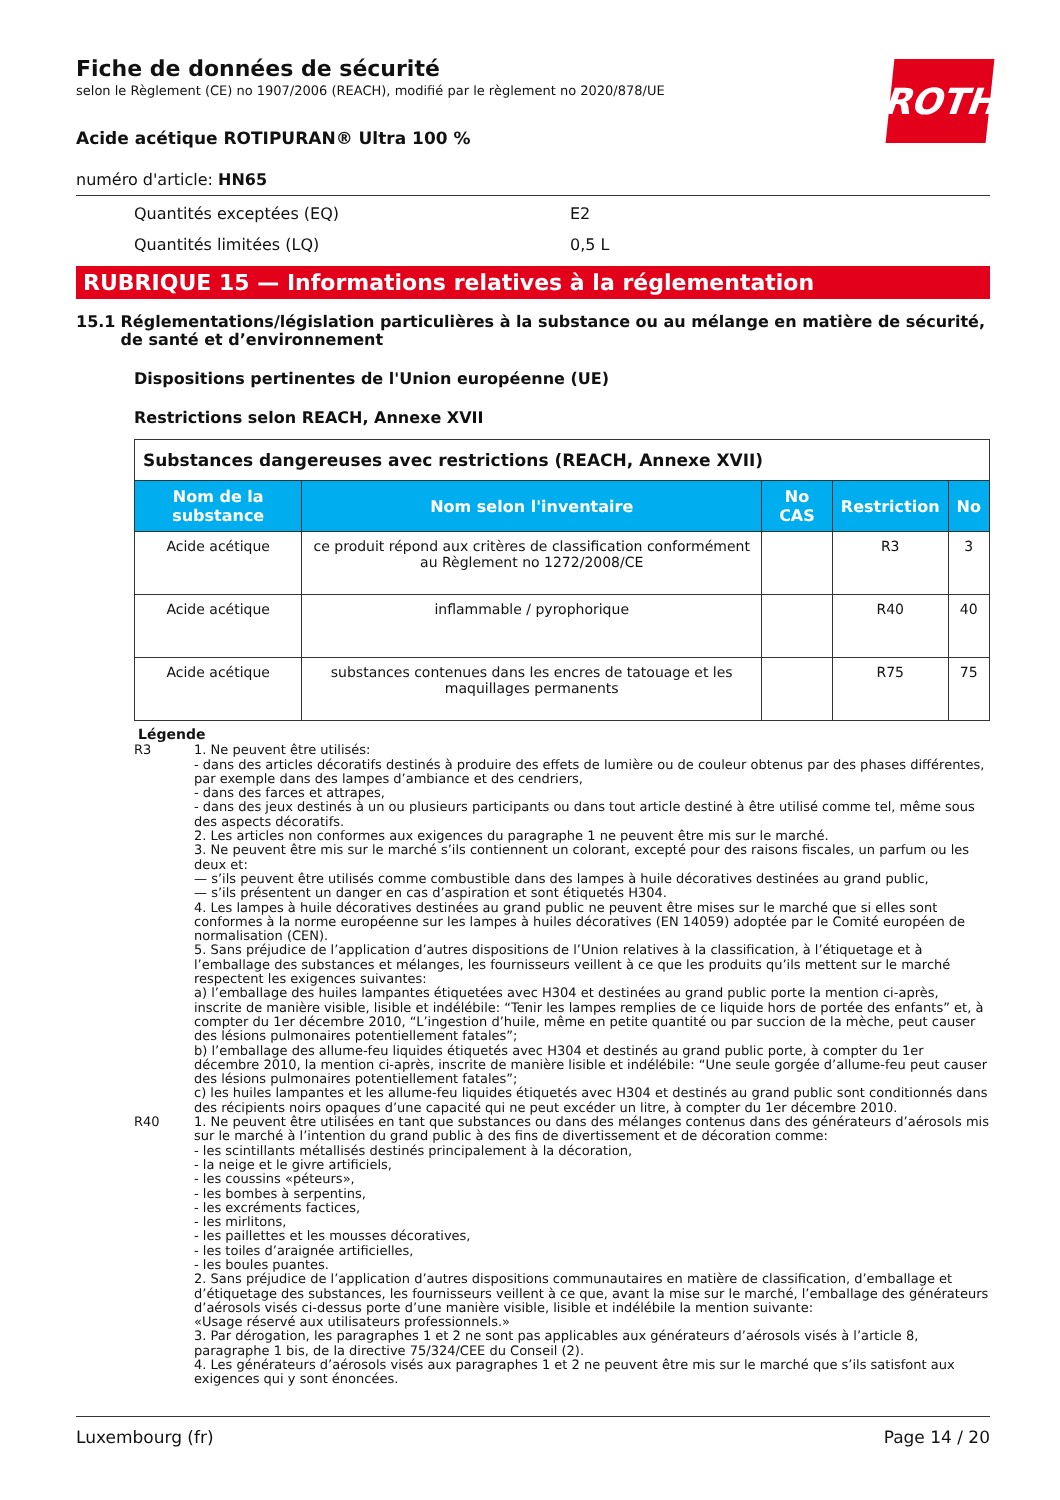ROTH
Fiche de données de sécurité
selon le Règlement (CE) no 1907/2006 (REACH), modifié par le règlement no 2020/878/UE
Acide acétique ROTIPURAN® Ultra 100 %
numéro d'article: HN65
Quantités exceptées (EQ) E2
Quantités limitées (LQ) 0,5 L
RUBRIQUE 15 — Informations relatives à la réglementation
15.1 Réglementations/législation particulières à la substance ou au mélange en matière de sécurité, de santé et d’environnement
Dispositions pertinentes de l'Union européenne (UE)
Restrictions selon REACH, Annexe XVII
| Substances dangereuses avec restrictions (REACH, Annexe XVII) | | | | |
| --- | --- | --- | --- | --- |
| Nom de la substance | Nom selon l'inventaire | No CAS | Restriction | No |
| Acide acétique | ce produit répond aux critères de classification conformément au Règlement no 1272/2008/CE | | R3 | 3 |
| Acide acétique | inflammable / pyrophorique | | R40 | 40 |
| Acide acétique | substances contenues dans les encres de tatouage et les maquillages permanents | | R75 | 75 |
Légende
R3 1. Ne peuvent être utilisés:
- dans des articles décoratifs destinés à produire des effets de lumière ou de couleur obtenus par des phases différentes, par exemple dans des lampes d’ambiance et des cendriers,
- dans des farces et attrapes,
- dans des jeux destinés à un ou plusieurs participants ou dans tout article destiné à être utilisé comme tel, même sous des aspects décoratifs.
2. Les articles non conformes aux exigences du paragraphe 1 ne peuvent être mis sur le marché.
3. Ne peuvent être mis sur le marché s’ils contiennent un colorant, excepté pour des raisons fiscales, un parfum ou les deux et:
— s’ils peuvent être utilisés comme combustible dans des lampes à huile décoratives destinées au grand public,
— s’ils présentent un danger en cas d’aspiration et sont étiquetés H304.
4. Les lampes à huile décoratives destinées au grand public ne peuvent être mises sur le marché que si elles sont conformes à la norme européenne sur les lampes à huiles décoratives (EN 14059) adoptée par le Comité européen de normalisation (CEN).
5. Sans préjudice de l’application d’autres dispositions de l’Union relatives à la classification, à l’étiquetage et à l’emballage des substances et mélanges, les fournisseurs veillent à ce que les produits qu’ils mettent sur le marché respectent les exigences suivantes:
a) l’emballage des huiles lampantes étiquetées avec H304 et destinées au grand public porte la mention ci-après, inscrite de manière visible, lisible et indélébile: “Tenir les lampes remplies de ce liquide hors de portée des enfants” et, à compter du 1er décembre 2010, “L’ingestion d’huile, même en petite quantité ou par succion de la mèche, peut causer des lésions pulmonaires potentiellement fatales”;
b) l’emballage des allume-feu liquides étiquetés avec H304 et destinés au grand public porte, à compter du 1er décembre 2010, la mention ci-après, inscrite de manière lisible et indélébile: “Une seule gorgée d’allume-feu peut causer des lésions pulmonaires potentiellement fatales”;
c) les huiles lampantes et les allume-feu liquides étiquetés avec H304 et destinés au grand public sont conditionnés dans des récipients noirs opaques d’une capacité qui ne peut excéder un litre, à compter du 1er décembre 2010.
R40 1. Ne peuvent être utilisées en tant que substances ou dans des mélanges contenus dans des générateurs d’aérosols mis sur le marché à l’intention du grand public à des fins de divertissement et de décoration comme:
- les scintillants métallisés destinés principalement à la décoration,
- la neige et le givre artificiels,
- les coussins «péteurs»,
- les bombes à serpentins,
- les excréments factices,
- les mirlitons,
- les paillettes et les mousses décoratives,
- les toiles d’araignée artificielles,
- les boules puantes.
2. Sans préjudice de l’application d’autres dispositions communautaires en matière de classification, d’emballage et d’étiquetage des substances, les fournisseurs veillent à ce que, avant la mise sur le marché, l’emballage des générateurs d’aérosols visés ci-dessus porte d’une manière visible, lisible et indélébile la mention suivante:
«Usage réservé aux utilisateurs professionnels.»
3. Par dérogation, les paragraphes 1 et 2 ne sont pas applicables aux générateurs d’aérosols visés à l’article 8, paragraphe 1 bis, de la directive 75/324/CEE du Conseil (2).
4. Les générateurs d’aérosols visés aux paragraphes 1 et 2 ne peuvent être mis sur le marché que s’ils satisfont aux exigences qui y sont énoncées.
Luxembourg (fr) Page 14 / 20